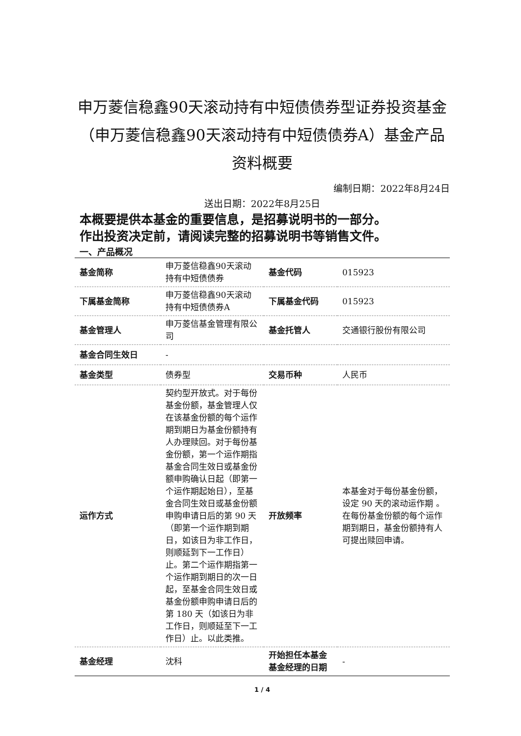申万菱信稳鑫90天滚动持有中短债债券型证券投资基金（申万菱信稳鑫90天滚动持有中短债债券A）基金产品资料概要
编制日期：2022年8月24日
送出日期：2022年8月25日
本概要提供本基金的重要信息，是招募说明书的一部分。
作出投资决定前，请阅读完整的招募说明书等销售文件。
一、产品概况
| 基金简称 | 申万菱信稳鑫90天滚动持有中短债债券 | 基金代码 | 015923 |
| 下属基金简称 | 申万菱信稳鑫90天滚动持有中短债债券A | 下属基金代码 | 015923 |
| 基金管理人 | 申万菱信基金管理有限公司 | 基金托管人 | 交通银行股份有限公司 |
| 基金合同生效日 | - | | |
| 基金类型 | 债券型 | 交易币种 | 人民币 |
| 运作方式 | 契约型开放式。对于每份基金份额，基金管理人仅在该基金份额的每个运作期到期日为基金份额持有人办理赎回。对于每份基金份额，第一个运作期指基金合同生效日或基金份额申购确认日起（即第一个运作期起始日），至基金合同生效日或基金份额申购申请日后的第 90 天（即第一个运作期到期日，如该日为非工作日，则顺延到下一工作日）止。第二个运作期指第一个运作期到期日的次一日起，至基金合同生效日或基金份额申购申请日后的第 180 天（如该日为非工作日，则顺延至下一工作日）止。以此类推。 | 开放频率 | 本基金对于每份基金份额，设定 90 天的滚动运作期 。在每份基金份额的每个运作期到期日，基金份额持有人可提出赎回申请。 |
| 基金经理 | 沈科 | 开始担任本基金基金经理的日期 | - |
1 / 4